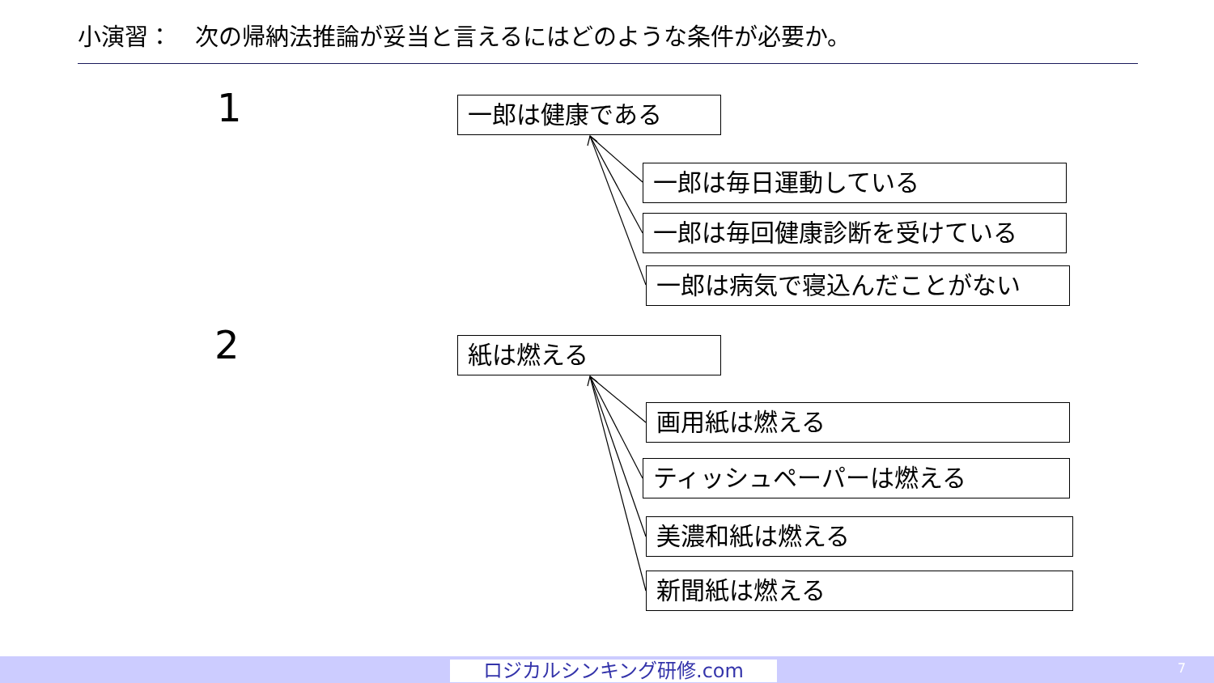小演習：　次の帰納法推論が妥当と言えるにはどのような条件が必要か。
1 一郎は健康である
一郎は毎日運動している
一郎は毎回健康診断を受けている
一郎は病気で寝込んだことがない
2 紙は燃える
画用紙は燃える
ティッシュペーパーは燃える
美濃和紙は燃える
新聞紙は燃える
ロジカルシンキング研修.com 7